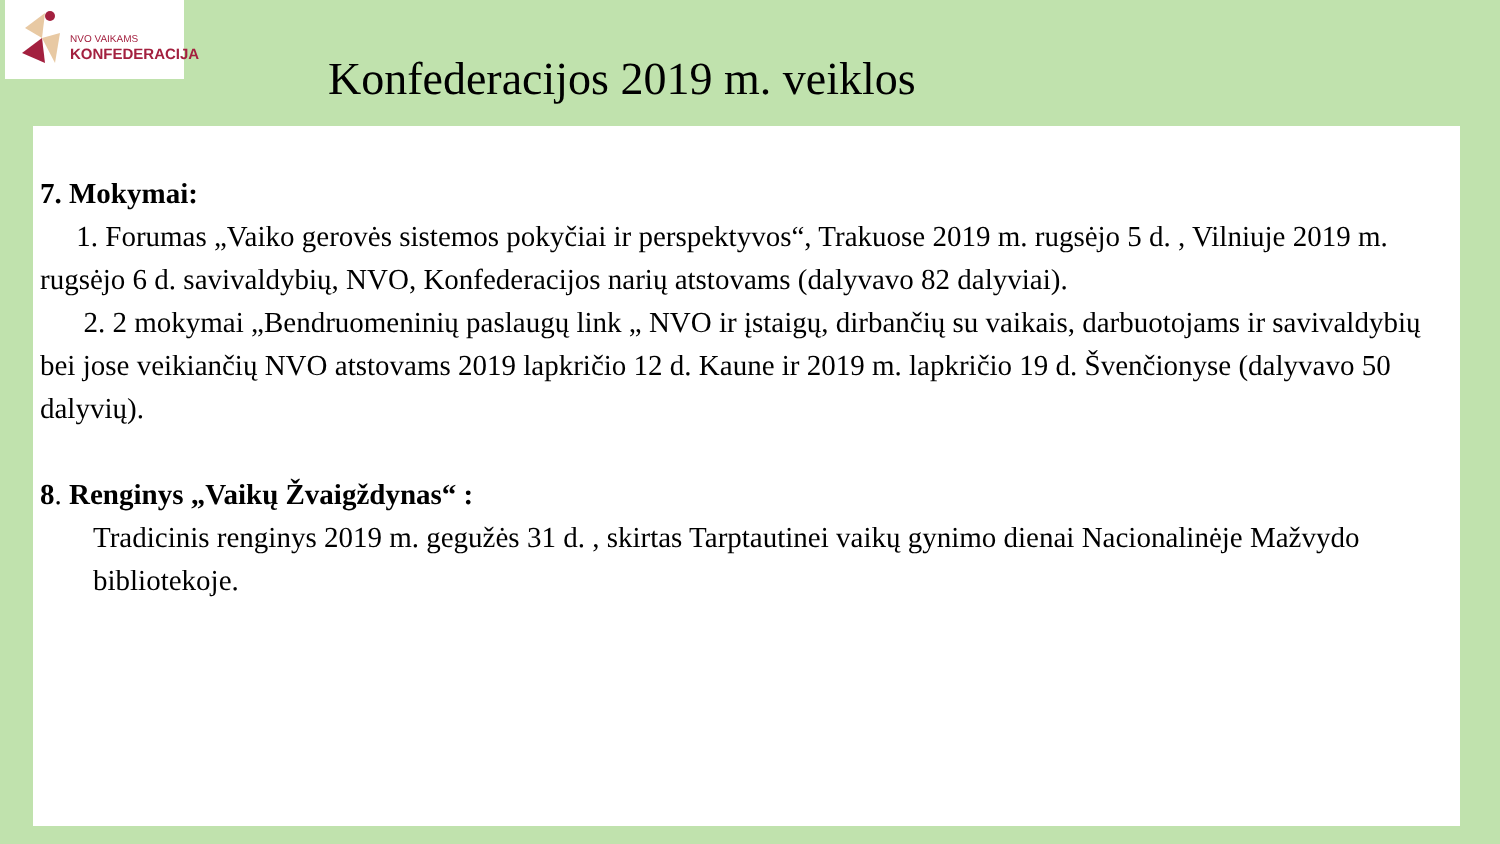NVO VAIKAMS
KONFEDERACIJA
Konfederacijos 2019 m. veiklos
7. Mokymai:
1. Forumas „Vaiko gerovės sistemos pokyčiai ir perspektyvos“, Trakuose 2019 m. rugsėjo 5 d. , Vilniuje 2019 m. rugsėjo 6 d. savivaldybių, NVO, Konfederacijos narių atstovams (dalyvavo 82 dalyviai).
2. 2 mokymai „Bendruomeninių paslaugų link „ NVO ir įstaigų, dirbančių su vaikais, darbuotojams ir savivaldybių bei jose veikiančių NVO atstovams 2019 lapkričio 12 d. Kaune ir 2019 m. lapkričio 19 d. Švenčionyse (dalyvavo 50 dalyvių).
8. Renginys „Vaikų Žvaigždynas“ :
Tradicinis renginys 2019 m. gegužės 31 d. , skirtas Tarptautinei vaikų gynimo dienai Nacionalinėje Mažvydo bibliotekoje.